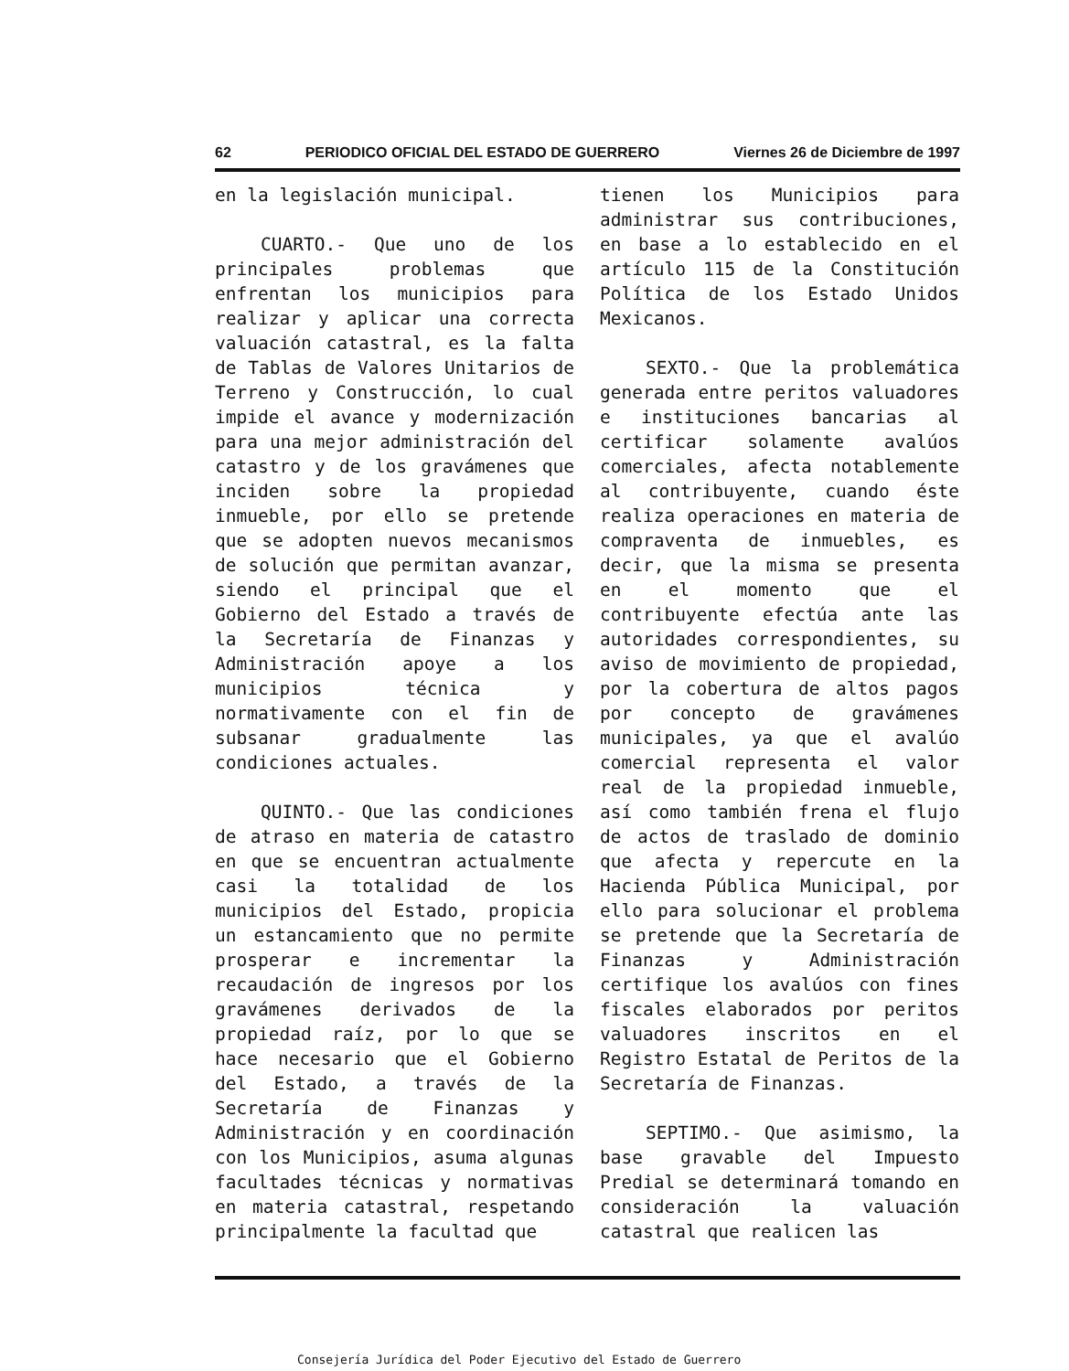62 PERIODICO OFICIAL DEL ESTADO DE GUERRERO Viernes 26 de Diciembre de 1997
en la legislación municipal.
CUARTO.- Que uno de los principales problemas que enfrentan los municipios para realizar y aplicar una correcta valuación catastral, es la falta de Tablas de Valores Unitarios de Terreno y Construcción, lo cual impide el avance y modernización para una mejor administración del catastro y de los gravámenes que inciden sobre la propiedad inmueble, por ello se pretende que se adopten nuevos mecanismos de solución que permitan avanzar, siendo el principal que el Gobierno del Estado a través de la Secretaría de Finanzas y Administración apoye a los municipios técnica y normativamente con el fin de subsanar gradualmente las condiciones actuales.
QUINTO.- Que las condiciones de atraso en materia de catastro en que se encuentran actualmente casi la totalidad de los municipios del Estado, propicia un estancamiento que no permite prosperar e incrementar la recaudación de ingresos por los gravámenes derivados de la propiedad raíz, por lo que se hace necesario que el Gobierno del Estado, a través de la Secretaría de Finanzas y Administración y en coordinación con los Municipios, asuma algunas facultades técnicas y normativas en materia catastral, respetando principalmente la facultad que
tienen los Municipios para administrar sus contribuciones, en base a lo establecido en el artículo 115 de la Constitución Política de los Estado Unidos Mexicanos.
SEXTO.- Que la problemática generada entre peritos valuadores e instituciones bancarias al certificar solamente avalúos comerciales, afecta notablemente al contribuyente, cuando éste realiza operaciones en materia de compraventa de inmuebles, es decir, que la misma se presenta en el momento que el contribuyente efectúa ante las autoridades correspondientes, su aviso de movimiento de propiedad, por la cobertura de altos pagos por concepto de gravámenes municipales, ya que el avalúo comercial representa el valor real de la propiedad inmueble, así como también frena el flujo de actos de traslado de dominio que afecta y repercute en la Hacienda Pública Municipal, por ello para solucionar el problema se pretende que la Secretaría de Finanzas y Administración certifique los avalúos con fines fiscales elaborados por peritos valuadores inscritos en el Registro Estatal de Peritos de la Secretaría de Finanzas.
SEPTIMO.- Que asimismo, la base gravable del Impuesto Predial se determinará tomando en consideración la valuación catastral que realicen las
Consejería Jurídica del Poder Ejecutivo del Estado de Guerrero